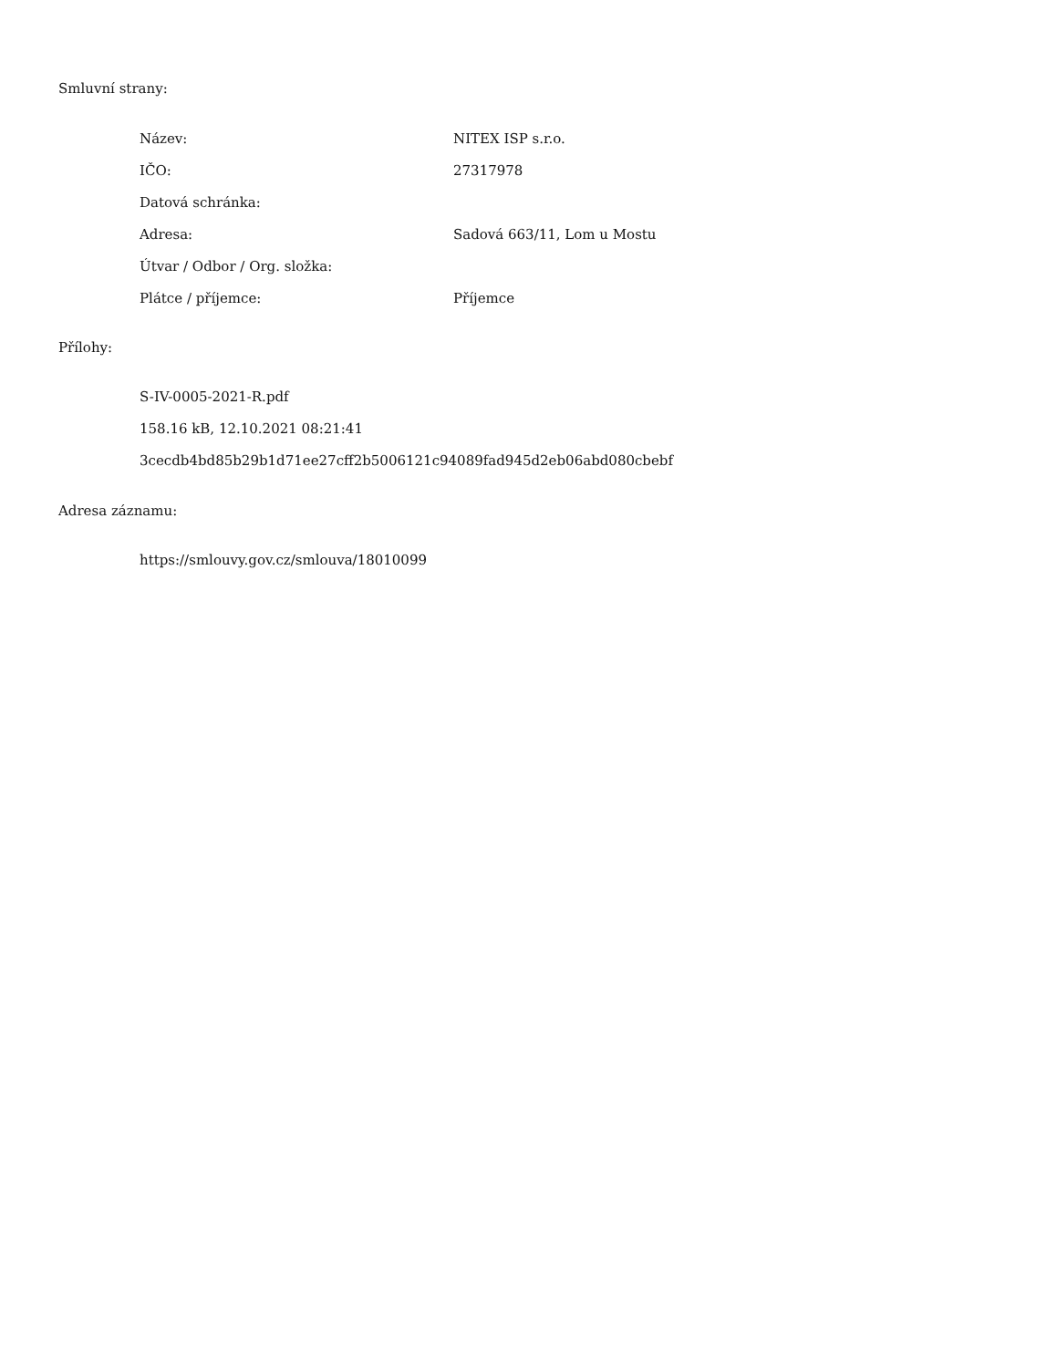Smluvní strany:
| Název: | NITEX ISP s.r.o. |
| IČO: | 27317978 |
| Datová schránka: | |
| Adresa: | Sadová 663/11, Lom u Mostu |
| Útvar / Odbor / Org. složka: | |
| Plátce / příjemce: | Příjemce |
Přílohy:
S-IV-0005-2021-R.pdf
158.16 kB, 12.10.2021 08:21:41
3cecdb4bd85b29b1d71ee27cff2b5006121c94089fad945d2eb06abd080cbebf
Adresa záznamu:
https://smlouvy.gov.cz/smlouva/18010099